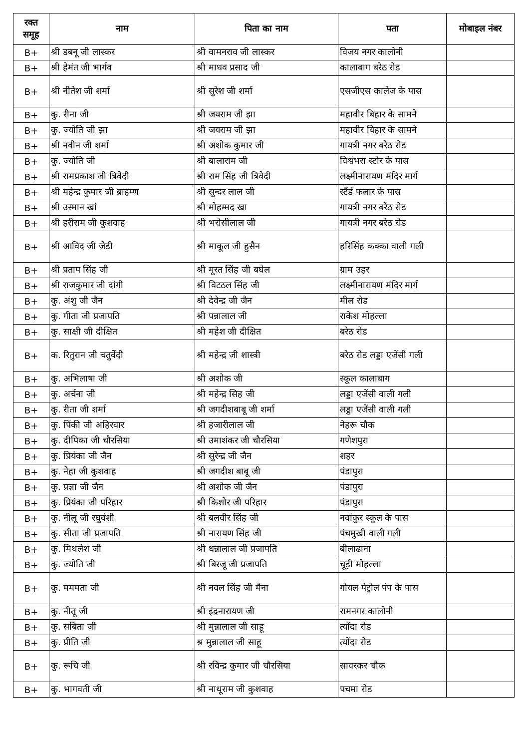| रक्त समूह | नाम | पिता का नाम | पता | मोबाइल नंबर |
| --- | --- | --- | --- | --- |
| B+ | श्री डबनू जी लास्कर | श्री वामनराव जी लास्कर | विजय नगर कालोनी | |
| B+ | श्री हेमंत जी भार्गव | श्री माधव प्रसाद जी | कालाबाग बरेठ रोड | |
| B+ | श्री नीतेश जी शर्मा | श्री सुरेश जी शर्मा | एसजीएस कालेज के पास | |
| B+ | कु. रीना जी | श्री जयराम जी झा | महावीर बिहार के सामने | |
| B+ | कु. ज्योति जी झा | श्री जयराम जी झा | महावीर बिहार के सामने | |
| B+ | श्री नवीन जी शर्मा | श्री अशोक कुमार जी | गायत्री नगर बरेठ रोड | |
| B+ | कु. ज्योति जी | श्री बालाराम जी | विश्वंभरा स्टोर के पास | |
| B+ | श्री रामप्रकाश जी त्रिवेदी | श्री राम सिंह जी त्रिवेदी | लक्ष्मीनारायण मंदिर मार्ग | |
| B+ | श्री महेन्द्र कुमार जी ब्राहम्ण | श्री सुन्दर लाल जी | स्टैंर्ड फलार के पास | |
| B+ | श्री उस्मान खां | श्री मोहम्मद खा | गायत्री नगर बरेठ रोड | |
| B+ | श्री हरीराम जी कुशवाह | श्री भरोसीलाल जी | गायत्री नगर बरेठ रोड | |
| B+ | श्री आविद जी जेडी | श्री माकूल जी हुसैन | हरिसिंह कक्का वाली गली | |
| B+ | श्री प्रताप सिंह जी | श्री मूरत सिंह जी बघेल | ग्राम उहर | |
| B+ | श्री राजकुमार जी दांगी | श्री विटठल सिंह जी | लक्ष्मीनारायण मंदिर मार्ग | |
| B+ | कु. अंशु जी जैन | श्री देवेन्द्र जी जैन | मील रोड | |
| B+ | कु. गीता जी प्रजापति | श्री पन्नालाल जी | राकेश मोहल्ला | |
| B+ | कु. साक्षी जी दीक्षित | श्री महेश जी दीक्षित | बरेठ रोड | |
| B+ | क. रितुरान जी चतुर्वेदी | श्री महेन्द्र जी शास्त्री | बरेठ रोड लड्डा एजेंसी गली | |
| B+ | कु. अभिलाषा जी | श्री अशोक जी | स्कूल कालाबाग | |
| B+ | कु. अर्चना जी | श्री महेन्द्र सिह जी | लड्डा एजेंसी वाली गली | |
| B+ | कु. रीता जी शर्मा | श्री जगदीशबाबू जी शर्मा | लड्डा एजेंसी वाली गली | |
| B+ | कु. पिंकी जी अहिरवार | श्री हजारीलाल जी | नेहरू चौक | |
| B+ | कु. दीपिका जी चौरसिया | श्री उमाशंकर जी चौरसिया | गणेशपुरा | |
| B+ | कु. प्रियंका जी जैन | श्री सुरेन्द्र जी जैन | शहर | |
| B+ | कु. नेहा जी कुशवाह | श्री जगदीश बाबू जी | पंडापुरा | |
| B+ | कु. प्रज्ञा जी जैन | श्री अशोक जी जैन | पंडापुरा | |
| B+ | कु. प्रियंका जी परिहार | श्री किशोर जी परिहार | पंडापुरा | |
| B+ | कु. नीलू जी रघुवंशी | श्री बलवीर सिंह जी | नवांकुर स्कूल के पास | |
| B+ | कु. सीता जी प्रजापति | श्री नारायण सिंह जी | पंचमुखी वाली गली | |
| B+ | कु. मिथलेश जी | श्री धन्नालाल जी प्रजापति | बीलाढाना | |
| B+ | कु. ज्योति जी | श्री बिरजू जी प्रजापति | चूड़ी मोहल्ला | |
| B+ | कु. मममता जी | श्री नवल सिंह जी मैना | गोयल पेट्रोल पंप के पास | |
| B+ | कु. नीतू जी | श्री इंद्रनारायण जी | रामनगर कालोनी | |
| B+ | कु. सबिता जी | श्री मुन्नालाल जी साहू | त्योंदा रोड | |
| B+ | कु. प्रीति जी | श्र मुन्नालाल जी साहू | त्योंदा रोड | |
| B+ | कु. रूचि जी | श्री रविन्द्र कुमार जी चौरसिया | सावरकर चौक | |
| B+ | कु. भागवती जी | श्री नाथूराम जी कुशवाह | पचमा रोड | |